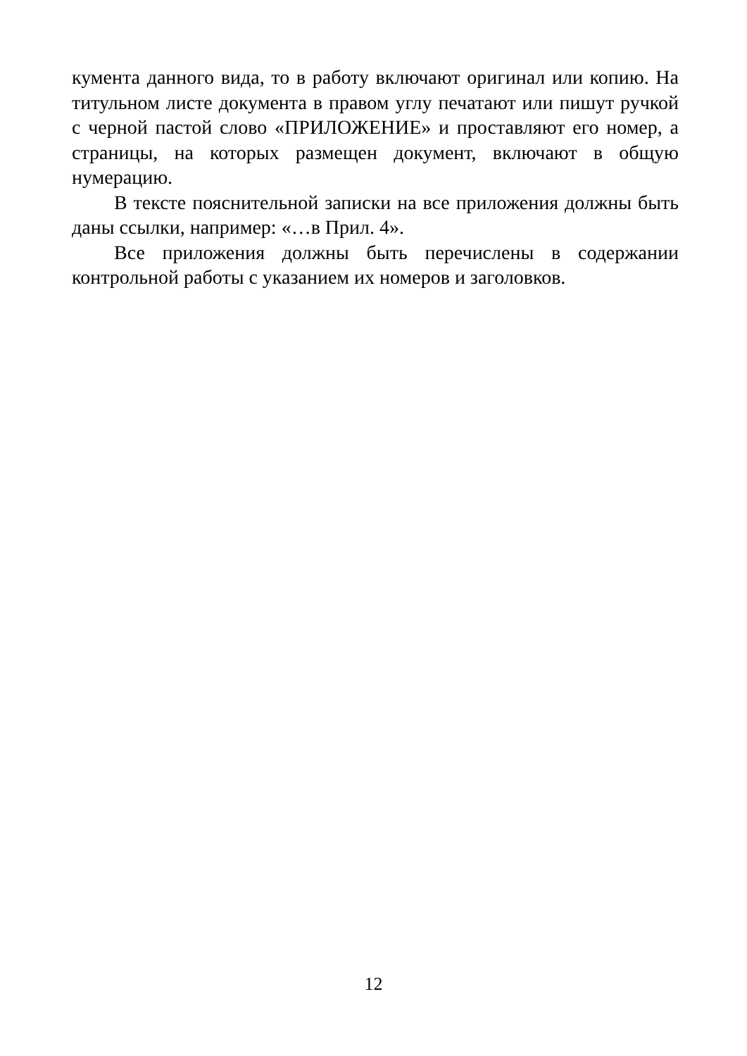кумента данного вида, то в работу включают оригинал или копию. На титульном листе документа в правом углу печатают или пишут ручкой с черной пастой слово «ПРИЛОЖЕНИЕ» и проставляют его номер, а страницы, на которых размещен документ, включают в общую нумерацию.
В тексте пояснительной записки на все приложения должны быть даны ссылки, например: «…в Прил. 4».
Все приложения должны быть перечислены в содержании контрольной работы с указанием их номеров и заголовков.
12